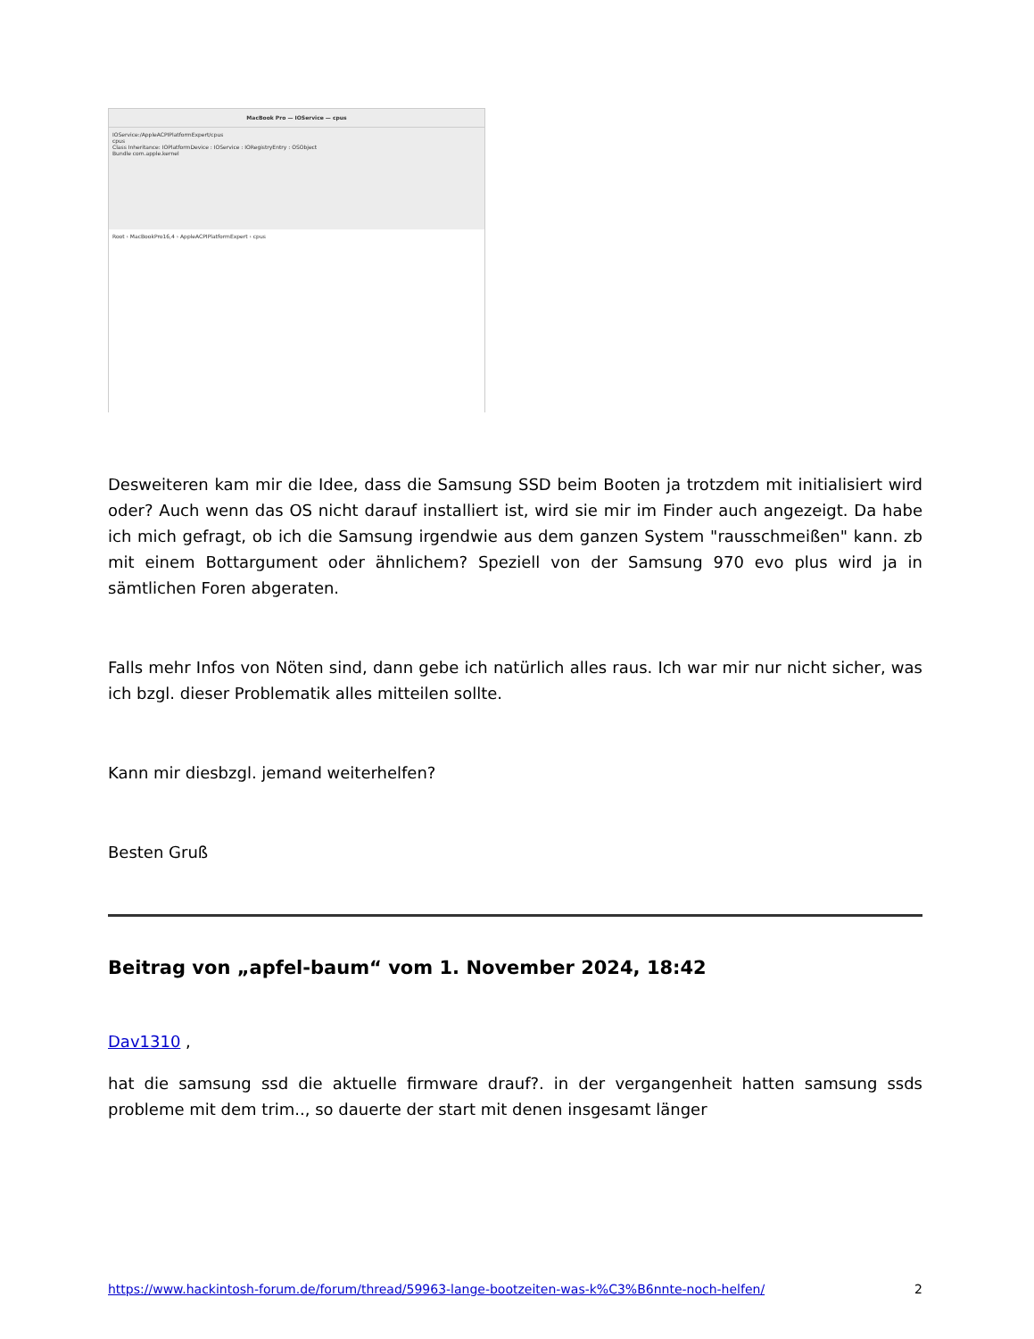MacBook Pro — IOService — cpus
IOService:/AppleACPIPlatformExpert/cpus
cpus
Class Inheritance: IOPlatformDevice : IOService : IORegistryEntry : OSObject
Bundle com.apple.kernel
Root › MacBookPro16,4 › AppleACPIPlatformExpert › cpus
Desweiteren kam mir die Idee, dass die Samsung SSD beim Booten ja trotzdem mit initialisiert wird oder? Auch wenn das OS nicht darauf installiert ist, wird sie mir im Finder auch angezeigt. Da habe ich mich gefragt, ob ich die Samsung irgendwie aus dem ganzen System "rausschmeißen" kann. zb mit einem Bottargument oder ähnlichem? Speziell von der Samsung 970 evo plus wird ja in sämtlichen Foren abgeraten.
Falls mehr Infos von Nöten sind, dann gebe ich natürlich alles raus. Ich war mir nur nicht sicher, was ich bzgl. dieser Problematik alles mitteilen sollte.
Kann mir diesbzgl. jemand weiterhelfen?
Besten Gruß
Beitrag von „apfel-baum“ vom 1. November 2024, 18:42
Dav1310 ,
hat die samsung ssd die aktuelle firmware drauf?. in der vergangenheit hatten samsung ssds probleme mit dem trim.., so dauerte der start mit denen insgesamt länger
https://www.hackintosh-forum.de/forum/thread/59963-lange-bootzeiten-was-k%C3%B6nnte-noch-helfen/ 2